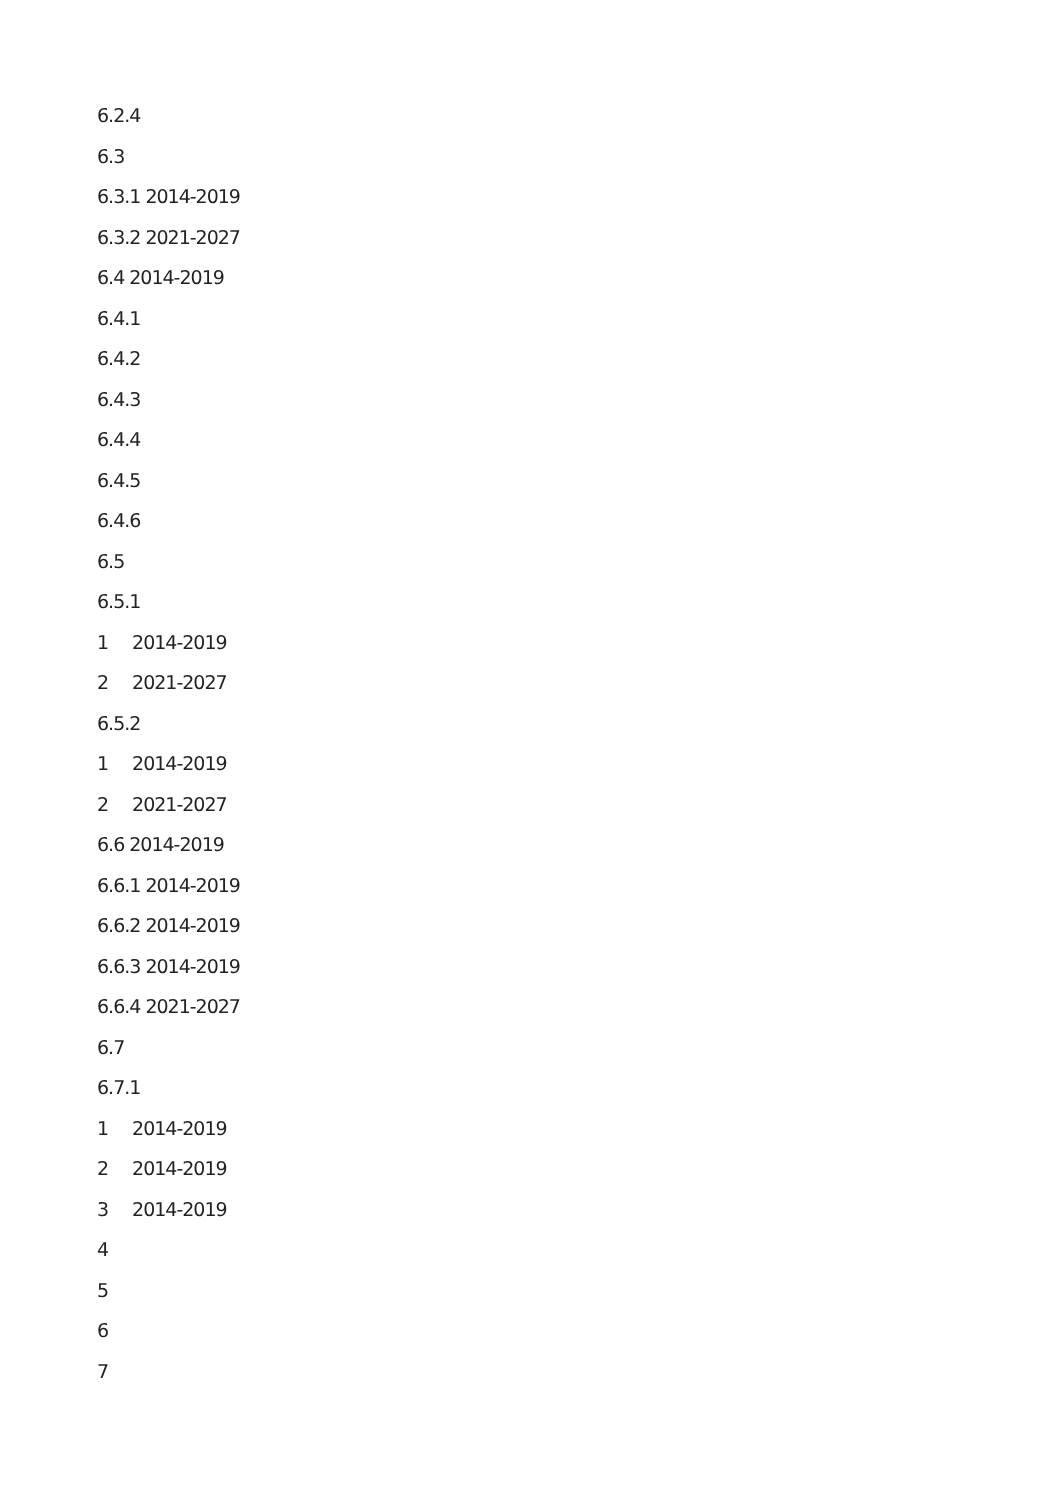6.2.4
6.3
6.3.1 2014-2019
6.3.2 2021-2027
6.4 2014-2019
6.4.1
6.4.2
6.4.3
6.4.4
6.4.5
6.4.6
6.5
6.5.1
1 2014-2019
2 2021-2027
6.5.2
1 2014-2019
2 2021-2027
6.6 2014-2019
6.6.1 2014-2019
6.6.2 2014-2019
6.6.3 2014-2019
6.6.4 2021-2027
6.7
6.7.1
1 2014-2019
2 2014-2019
3 2014-2019
4
5
6
7